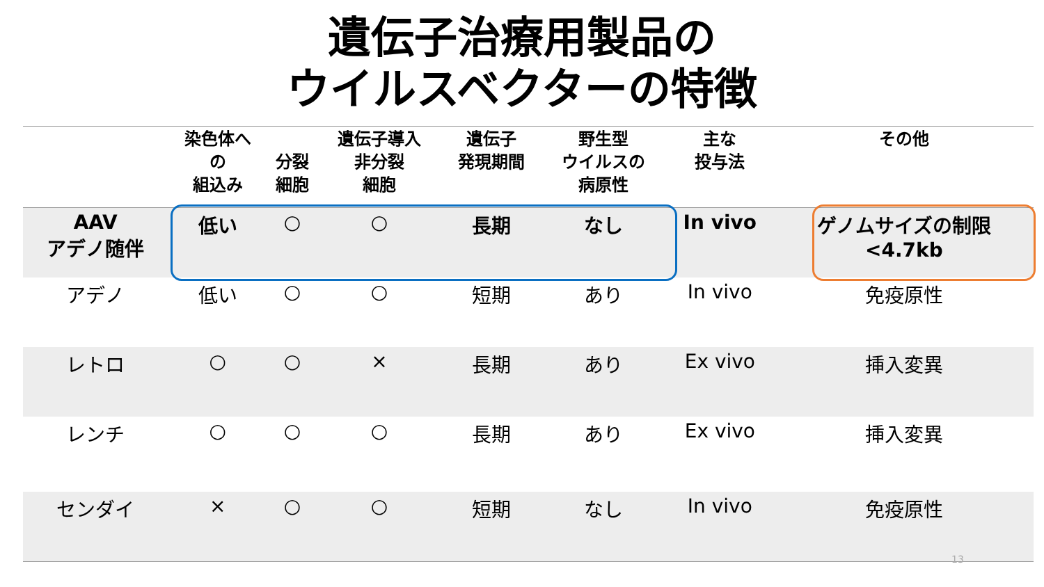遺伝子治療用製品の
ウイルスベクターの特徴
| | 染色体へ の 組込み | 分裂 細胞 | 遺伝子導入 非分裂 細胞 | 遺伝子 発現期間 | 野生型 ウイルスの 病原性 | 主な 投与法 | その他 |
| --- | --- | --- | --- | --- | --- | --- | --- |
| AAV アデノ随伴 | 低い | ○ | ○ | 長期 | なし | In vivo | ゲノムサイズの制限 <4.7kb |
| アデノ | 低い | ○ | ○ | 短期 | あり | In vivo | 免疫原性 |
| レトロ | ○ | ○ | × | 長期 | あり | Ex vivo | 挿入変異 |
| レンチ | ○ | ○ | ○ | 長期 | あり | Ex vivo | 挿入変異 |
| センダイ | × | ○ | ○ | 短期 | なし | In vivo | 免疫原性 |
13